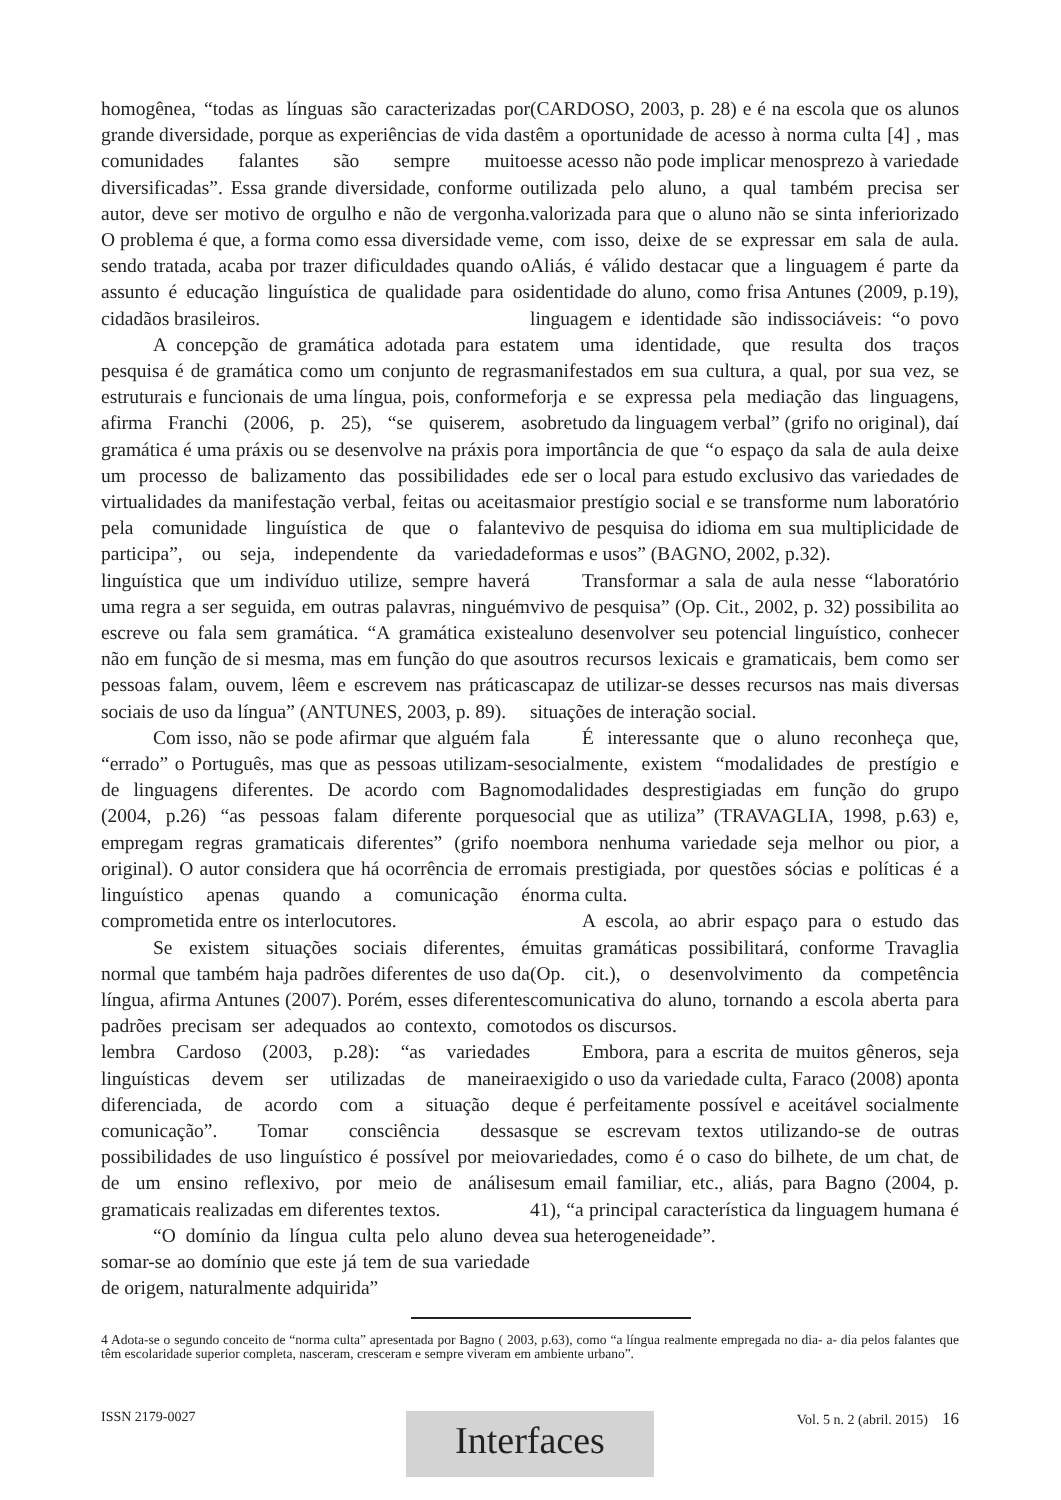homogênea, “todas as línguas são caracterizadas por grande diversidade, porque as experiências de vida das comunidades falantes são sempre muito diversificadas”. Essa grande diversidade, conforme o autor, deve ser motivo de orgulho e não de vergonha. O problema é que, a forma como essa diversidade vem sendo tratada, acaba por trazer dificuldades quando o assunto é educação linguística de qualidade para os cidadãos brasileiros.
A concepção de gramática adotada para esta pesquisa é de gramática como um conjunto de regras estruturais e funcionais de uma língua, pois, conforme afirma Franchi (2006, p. 25), “se quiserem, a gramática é uma práxis ou se desenvolve na práxis por um processo de balizamento das possibilidades e virtualidades da manifestação verbal, feitas ou aceitas pela comunidade linguística de que o falante participa”, ou seja, independente da variedade linguística que um indivíduo utilize, sempre haverá uma regra a ser seguida, em outras palavras, ninguém escreve ou fala sem gramática. “A gramática existe não em função de si mesma, mas em função do que as pessoas falam, ouvem, lêem e escrevem nas práticas sociais de uso da língua” (ANTUNES, 2003, p. 89).
Com isso, não se pode afirmar que alguém fala “errado” o Português, mas que as pessoas utilizam-se de linguagens diferentes. De acordo com Bagno (2004, p.26) “as pessoas falam diferente porque empregam regras gramaticais diferentes” (grifo no original). O autor considera que há ocorrência de erro linguístico apenas quando a comunicação é comprometida entre os interlocutores.
Se existem situações sociais diferentes, é normal que também haja padrões diferentes de uso da língua, afirma Antunes (2007). Porém, esses diferentes padrões precisam ser adequados ao contexto, como lembra Cardoso (2003, p.28): “as variedades linguísticas devem ser utilizadas de maneira diferenciada, de acordo com a situação de comunicação”. Tomar consciência dessas possibilidades de uso linguístico é possível por meio de um ensino reflexivo, por meio de análises gramaticais realizadas em diferentes textos.
“O domínio da língua culta pelo aluno deve somar-se ao domínio que este já tem de sua variedade de origem, naturalmente adquirida”
(CARDOSO, 2003, p. 28) e é na escola que os alunos têm a oportunidade de acesso à norma culta [4] , mas esse acesso não pode implicar menosprezo à variedade utilizada pelo aluno, a qual também precisa ser valorizada para que o aluno não se sinta inferiorizado e, com isso, deixe de se expressar em sala de aula. Aliás, é válido destacar que a linguagem é parte da identidade do aluno, como frisa Antunes (2009, p.19), linguagem e identidade são indissociáveis: “o povo tem uma identidade, que resulta dos traços manifestados em sua cultura, a qual, por sua vez, se forja e se expressa pela mediação das linguagens, sobretudo da linguagem verbal” (grifo no original), daí a importância de que “o espaço da sala de aula deixe de ser o local para estudo exclusivo das variedades de maior prestígio social e se transforme num laboratório vivo de pesquisa do idioma em sua multiplicidade de formas e usos” (BAGNO, 2002, p.32).
Transformar a sala de aula nesse “laboratório vivo de pesquisa” (Op. Cit., 2002, p. 32) possibilita ao aluno desenvolver seu potencial linguístico, conhecer outros recursos lexicais e gramaticais, bem como ser capaz de utilizar-se desses recursos nas mais diversas situações de interação social.
É interessante que o aluno reconheça que, socialmente, existem “modalidades de prestígio e modalidades desprestigiadas em função do grupo social que as utiliza” (TRAVAGLIA, 1998, p.63) e, embora nenhuma variedade seja melhor ou pior, a mais prestigiada, por questões sócias e políticas é a norma culta.
A escola, ao abrir espaço para o estudo das muitas gramáticas possibilitará, conforme Travaglia (Op. cit.), o desenvolvimento da competência comunicativa do aluno, tornando a escola aberta para todos os discursos.
Embora, para a escrita de muitos gêneros, seja exigido o uso da variedade culta, Faraco (2008) aponta que é perfeitamente possível e aceitável socialmente que se escrevam textos utilizando-se de outras variedades, como é o caso do bilhete, de um chat, de um email familiar, etc., aliás, para Bagno (2004, p. 41), “a principal característica da linguagem humana é a sua heterogeneidade”.
4 Adota-se o segundo conceito de “norma culta” apresentada por Bagno ( 2003, p.63), como “a língua realmente empregada no dia- a- dia pelos falantes que têm escolaridade superior completa, nasceram, cresceram e sempre viveram em ambiente urbano”.
ISSN 2179-0027 Vol. 5 n. 2 (abril. 2015) 16
Interfaces